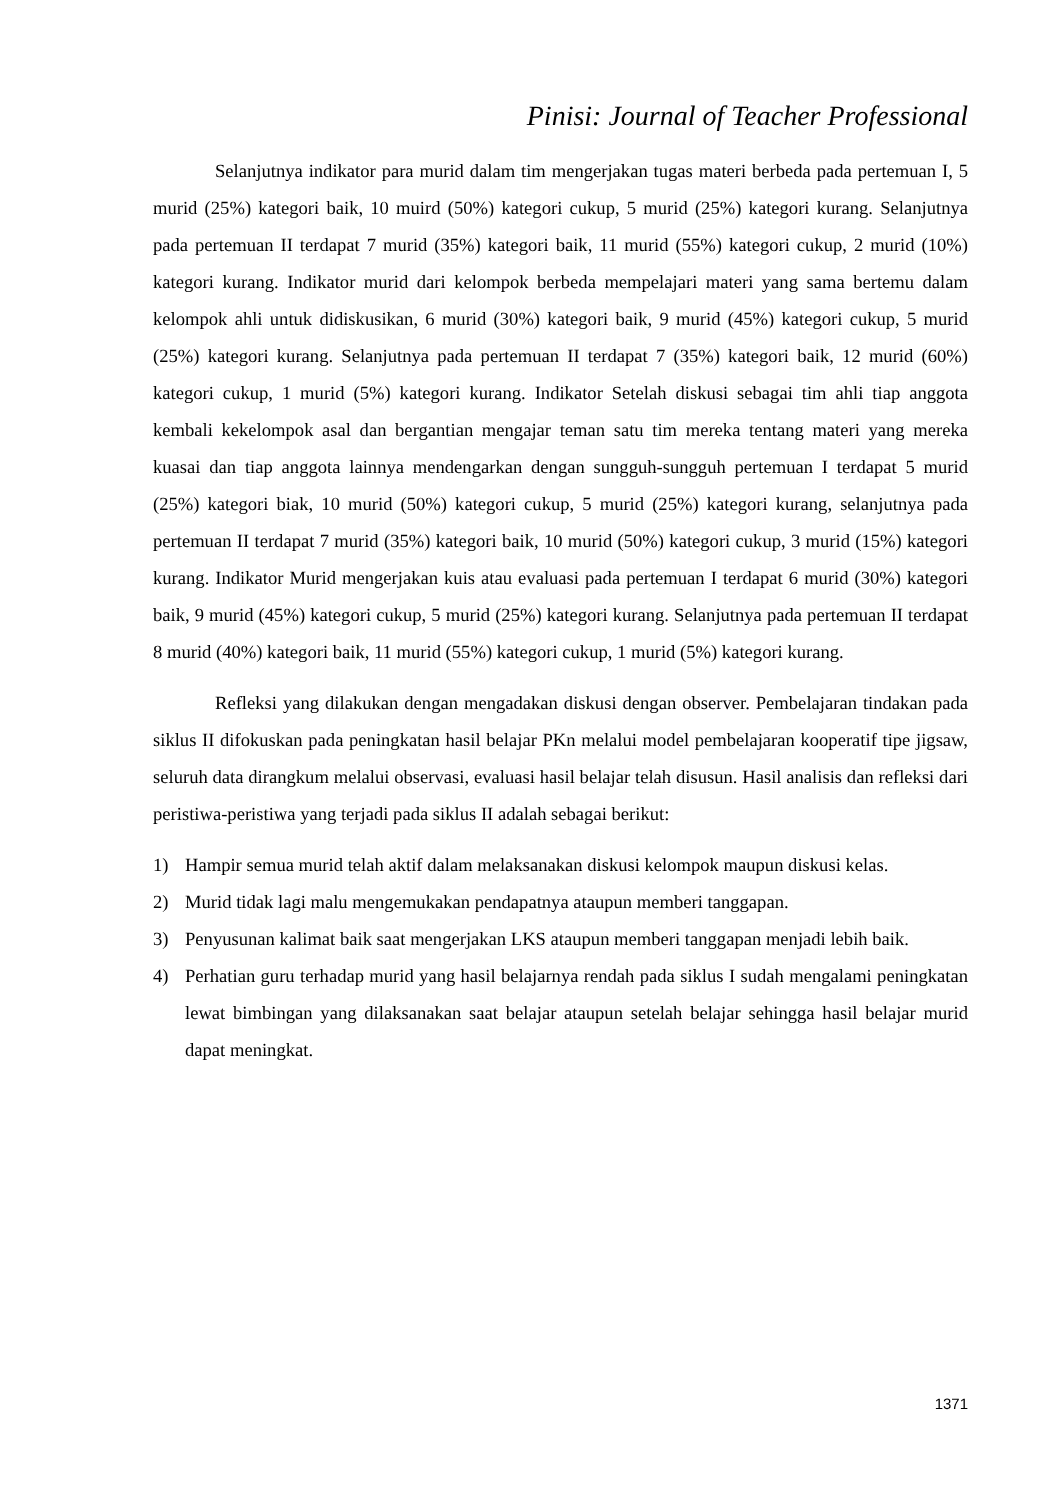Pinisi: Journal of Teacher Professional
Selanjutnya indikator para murid dalam tim mengerjakan tugas materi berbeda pada pertemuan I, 5 murid (25%) kategori baik, 10 muird (50%) kategori cukup, 5 murid (25%) kategori kurang. Selanjutnya pada pertemuan II terdapat 7 murid (35%) kategori baik, 11 murid (55%) kategori cukup, 2 murid (10%) kategori kurang. Indikator murid dari kelompok berbeda mempelajari materi yang sama bertemu dalam kelompok ahli untuk didiskusikan, 6 murid (30%) kategori baik, 9 murid (45%) kategori cukup, 5 murid (25%) kategori kurang. Selanjutnya pada pertemuan II terdapat 7 (35%) kategori baik, 12 murid (60%) kategori cukup, 1 murid (5%) kategori kurang. Indikator Setelah diskusi sebagai tim ahli tiap anggota kembali kekelompok asal dan bergantian mengajar teman satu tim mereka tentang materi yang mereka kuasai dan tiap anggota lainnya mendengarkan dengan sungguh-sungguh pertemuan I terdapat 5 murid (25%) kategori biak, 10 murid (50%) kategori cukup, 5 murid (25%) kategori kurang, selanjutnya pada pertemuan II terdapat 7 murid (35%) kategori baik, 10 murid (50%) kategori cukup, 3 murid (15%) kategori kurang. Indikator Murid mengerjakan kuis atau evaluasi pada pertemuan I terdapat 6 murid (30%) kategori baik, 9 murid (45%) kategori cukup, 5 murid (25%) kategori kurang. Selanjutnya pada pertemuan II terdapat 8 murid (40%) kategori baik, 11 murid (55%) kategori cukup, 1 murid (5%) kategori kurang.
Refleksi yang dilakukan dengan mengadakan diskusi dengan observer. Pembelajaran tindakan pada siklus II difokuskan pada peningkatan hasil belajar PKn melalui model pembelajaran kooperatif tipe jigsaw, seluruh data dirangkum melalui observasi, evaluasi hasil belajar telah disusun. Hasil analisis dan refleksi dari peristiwa-peristiwa yang terjadi pada siklus II adalah sebagai berikut:
1) Hampir semua murid telah aktif dalam melaksanakan diskusi kelompok maupun diskusi kelas.
2) Murid tidak lagi malu mengemukakan pendapatnya ataupun memberi tanggapan.
3) Penyusunan kalimat baik saat mengerjakan LKS ataupun memberi tanggapan menjadi lebih baik.
4) Perhatian guru terhadap murid yang hasil belajarnya rendah pada siklus I sudah mengalami peningkatan lewat bimbingan yang dilaksanakan saat belajar ataupun setelah belajar sehingga hasil belajar murid dapat meningkat.
1371